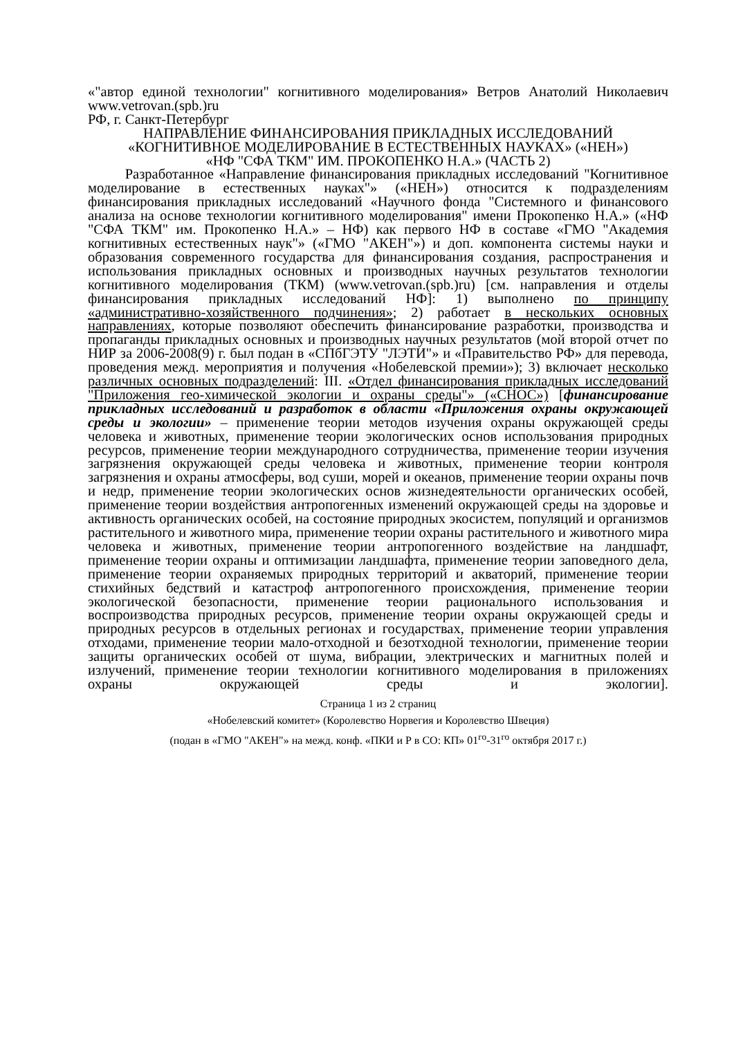«"автор единой технологии" когнитивного моделирования» Ветров Анатолий Николаевич
www.vetrovan.(spb.)ru
РФ, г. Санкт-Петербург
НАПРАВЛЕНИЕ ФИНАНСИРОВАНИЯ ПРИКЛАДНЫХ ИССЛЕДОВАНИЙ
«КОГНИТИВНОЕ МОДЕЛИРОВАНИЕ В ЕСТЕСТВЕННЫХ НАУКАХ» («НЕН»)
«НФ "СФА ТКМ" ИМ. ПРОКОПЕНКО Н.А.» (ЧАСТЬ 2)
Разработанное «Направление финансирования прикладных исследований "Когнитивное моделирование в естественных науках"» («НЕН») относится к подразделениям финансирования прикладных исследований «Научного фонда "Системного и финансового анализа на основе технологии когнитивного моделирования" имени Прокопенко Н.А.» («НФ "СФА ТКМ" им. Прокопенко Н.А.» – НФ) как первого НФ в составе «ГМО "Академия когнитивных естественных наук"» («ГМО "АКЕН"») и доп. компонента системы науки и образования современного государства для финансирования создания, распространения и использования прикладных основных и производных научных результатов технологии когнитивного моделирования (ТКМ) (www.vetrovan.(spb.)ru) [см. направления и отделы финансирования прикладных исследований НФ]: 1) выполнено по принципу «административно-хозяйственного подчинения»; 2) работает в нескольких основных направлениях, которые позволяют обеспечить финансирование разработки, производства и пропаганды прикладных основных и производных научных результатов (мой второй отчет по НИР за 2006-2008(9) г. был подан в «СПбГЭТУ "ЛЭТИ"» и «Правительство РФ» для перевода, проведения межд. мероприятия и получения «Нобелевской премии»); 3) включает несколько различных основных подразделений: III. «Отдел финансирования прикладных исследований "Приложения гео-химической экологии и охраны среды"» («СНОС») [финансирование прикладных исследований и разработок в области «Приложения охраны окружающей среды и экологии» – применение теории методов изучения охраны окружающей среды человека и животных, применение теории экологических основ использования природных ресурсов, применение теории международного сотрудничества, применение теории изучения загрязнения окружающей среды человека и животных, применение теории контроля загрязнения и охраны атмосферы, вод суши, морей и океанов, применение теории охраны почв и недр, применение теории экологических основ жизнедеятельности органических особей, применение теории воздействия антропогенных изменений окружающей среды на здоровье и активность органических особей, на состояние природных экосистем, популяций и организмов растительного и животного мира, применение теории охраны растительного и животного мира человека и животных, применение теории антропогенного воздействие на ландшафт, применение теории охраны и оптимизации ландшафта, применение теории заповедного дела, применение теории охраняемых природных территорий и акваторий, применение теории стихийных бедствий и катастроф антропогенного происхождения, применение теории экологической безопасности, применение теории рационального использования и воспроизводства природных ресурсов, применение теории охраны окружающей среды и природных ресурсов в отдельных регионах и государствах, применение теории управления отходами, применение теории мало-отходной и безотходной технологии, применение теории защиты органических особей от шума, вибрации, электрических и магнитных полей и излучений, применение теории технологии когнитивного моделирования в приложениях охраны окружающей среды и экологии].
Страница 1 из 2 страниц
«Нобелевский комитет» (Королевство Норвегия и Королевство Швеция)
(подан в «ГМО "АКЕН"» на межд. конф. «ПКИ и Р в СО: КП» 01<sup>го</sup>-31<sup>го</sup> октября 2017 г.)